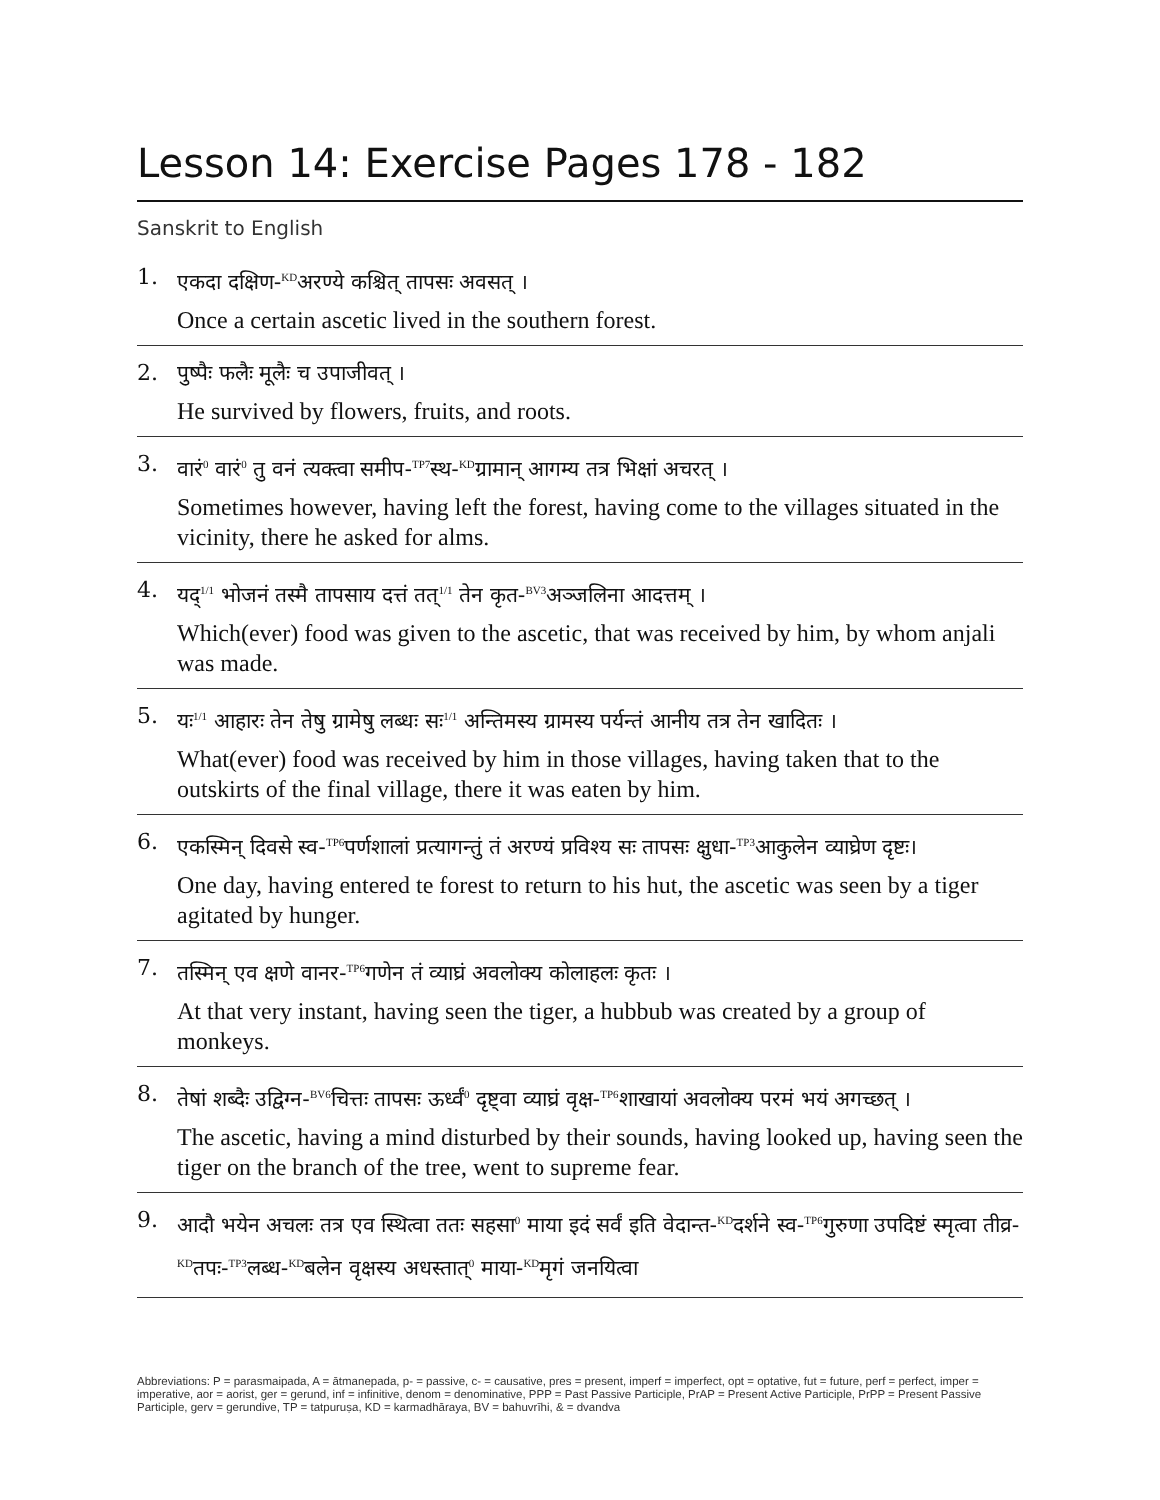Lesson 14: Exercise Pages 178 - 182
Sanskrit to English
1.
एकदा दक्षिण-<sup>KD</sup>अरण्ये कश्चित् तापसः अवसत् ।
Once a certain ascetic lived in the southern forest.
2.
पुष्पैः फलैः मूलैः च उपाजीवत् ।
He survived by flowers, fruits, and roots.
3.
वारं<sup>0</sup> वारं<sup>0</sup> तु वनं त्यक्त्वा समीप-<sup>TP7</sup>स्थ-<sup>KD</sup>ग्रामान् आगम्य तत्र भिक्षां अचरत् ।
Sometimes however, having left the forest, having come to the villages situated in the vicinity, there he asked for alms.
4.
यद्<sup>1/1</sup> भोजनं तस्मै तापसाय दत्तं तत्<sup>1/1</sup> तेन कृत-<sup>BV3</sup>अञ्जलिना आदत्तम् ।
Which(ever) food was given to the ascetic, that was received by him, by whom anjali was made.
5.
यः<sup>1/1</sup> आहारः तेन तेषु ग्रामेषु लब्धः सः<sup>1/1</sup> अन्तिमस्य ग्रामस्य पर्यन्तं आनीय तत्र तेन खादितः ।
What(ever) food was received by him in those villages, having taken that to the outskirts of the final village, there it was eaten by him.
6.
एकस्मिन् दिवसे स्व-<sup>TP6</sup>पर्णशालां प्रत्यागन्तुं तं अरण्यं प्रविश्य सः तापसः क्षुधा-<sup>TP3</sup>आकुलेन व्याघ्रेण दृष्टः।
One day, having entered te forest to return to his hut, the ascetic was seen by a tiger agitated by hunger.
7.
तस्मिन् एव क्षणे वानर-<sup>TP6</sup>गणेन तं व्याघ्रं अवलोक्य कोलाहलः कृतः ।
At that very instant, having seen the tiger, a hubbub was created by a group of monkeys.
8.
तेषां शब्दैः उद्विग्न-<sup>BV6</sup>चित्तः तापसः ऊर्ध्वं<sup>0</sup> दृष्ट्वा व्याघ्रं वृक्ष-<sup>TP6</sup>शाखायां अवलोक्य परमं भयं अगच्छत् ।
The ascetic, having a mind disturbed by their sounds, having looked up, having seen the tiger on the branch of the tree, went to supreme fear.
9.
आदौ भयेन अचलः तत्र एव स्थित्वा ततः सहसा<sup>0</sup> माया इदं सर्वं इति वेदान्त-<sup>KD</sup>दर्शने स्व-<sup>TP6</sup>गुरुणा उपदिष्टं स्मृत्वा तीव्र-<sup>KD</sup>तपः-<sup>TP3</sup>लब्ध-<sup>KD</sup>बलेन वृक्षस्य अधस्तात्<sup>0</sup> माया-<sup>KD</sup>मृगं जनयित्वा
Abbreviations: P = parasmaipada, A = ātmanepada, p- = passive, c- = causative, pres = present, imperf = imperfect, opt = optative, fut = future, perf = perfect, imper = imperative, aor = aorist, ger = gerund, inf = infinitive, denom = denominative, PPP = Past Passive Participle, PrAP = Present Active Participle, PrPP = Present Passive Participle, gerv = gerundive, TP = tatpuruṣa, KD = karmadhāraya, BV = bahuvrīhi, & = dvandva